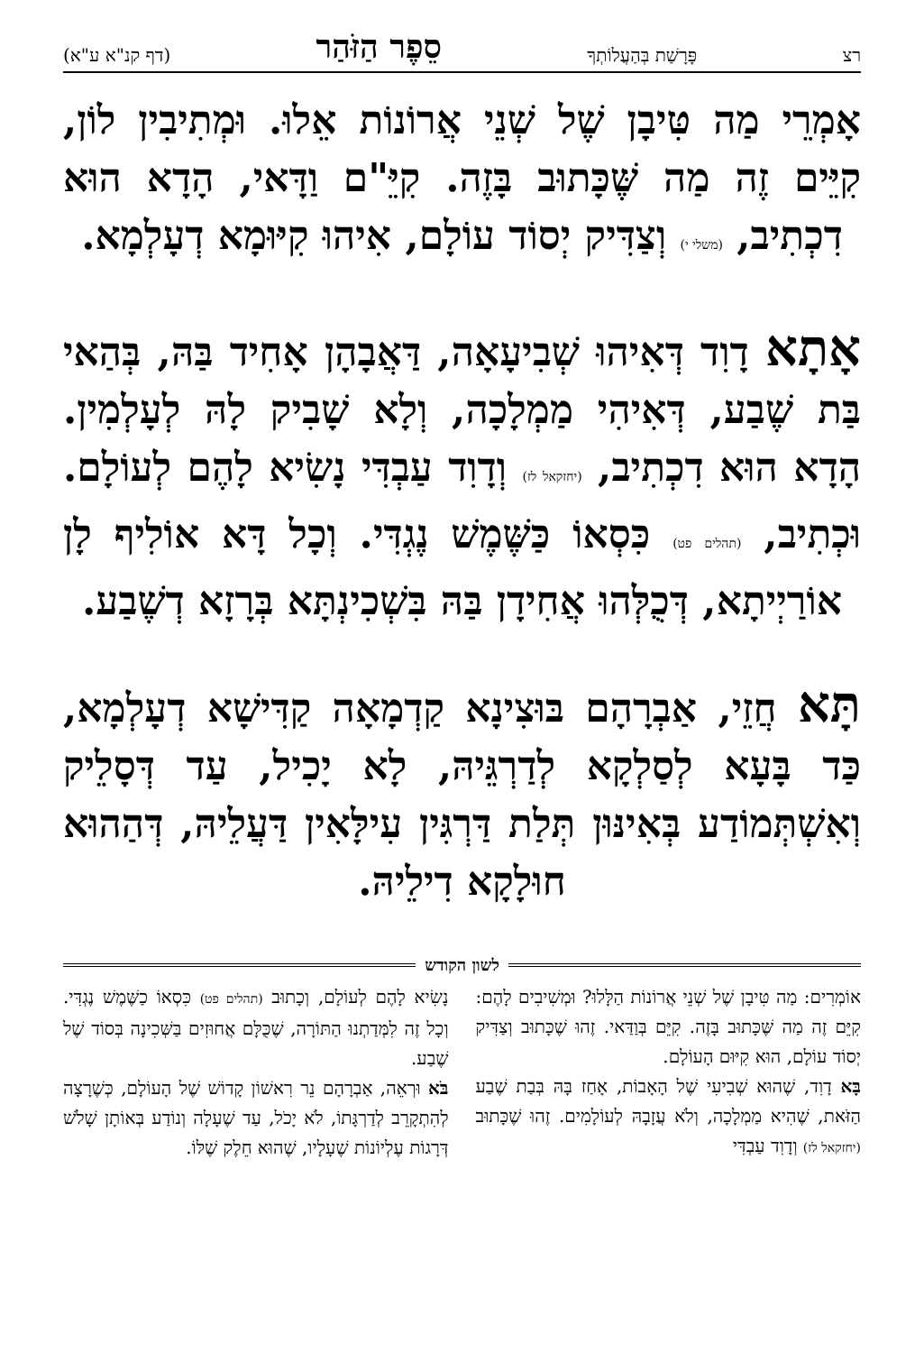רצ פָּרָשַׁת בְּהַעֲלוֹתְךָ סֵפֶר הַזֹּהַר (דף קנ"א ע"א)
אָמְרֵי מַה טִּיבָן שֶׁל שְׁנֵי אֲרוֹנוֹת אֵלוּ. וּמְתִיבִין לוֹן, קִיֵּים זֶה מַה שֶּׁכָּתוּב בָּזֶה. קִיֵּ"ם וַדָּאי, הָדָא הוּא דִכְתִיב, (משלי י) וְצַדִּיק יְסוֹד עוֹלָם, אִיהוּ קִיּוּמָא דְעָלְמָא.
אָתָא דָוִד דְּאִיהוּ שְׁבִיעָאָה, דַּאֲבָהָן אָחִיד בַּהּ, בְּהַאי בַּת שֶׁבַע, דְּאִיהִי מַמְלָכָה, וְלָא שָׁבִיק לָהּ לְעָלְמִין. הָדָא הוּא דִכְתִיב, (יחזקאל לז) וְדָוִד עַבְדִּי נָשִׂיא לָהֶם לְעוֹלָם. וּכְתִיב, (תהלים פט) כִּסְאוֹ כַּשֶּׁמֶשׁ נֶגְדִּי. וְכָל דָּא אוֹלִיף לָן אוֹרַיְיתָא, דְּכֻלְּהוּ אֲחִידָן בַּהּ בִּשְׁכִינְתָּא בְּרָזָא דְשֶׁבַע.
תָּא חֲזֵי, אַבְרָהָם בּוּצִינָא קַדְמָאָה קַדִּישָׁא דְעָלְמָא, כַּד בָּעָא לְסַלְקָא לְדַרְגֵּיהּ, לָא יָכִיל, עַד דְּסָלֵיק וְאִשְׁתְּמוֹדַע בְּאִינּוּן תְּלַת דַּרְגִּין עִילָּאִין דַּעֲלֵיהּ, דְּהַהוּא חוּלָקָא דִילֵיהּ.
לשון הקודש
אוֹמְרִים: מַה טִּיבָן שֶׁל שְׁנֵי אֲרוֹנוֹת הַלָּלוּ? וּמְשִׁיבִים לָהֶם: קִיֵּם זֶה מַה שֶּׁכָּתוּב בָּזֶה. קִיֵּם בְּוַדַּאי. זֶהוּ שֶׁכָּתוּב וְצַדִּיק יְסוֹד עוֹלָם, הוּא קִיּוּם הָעוֹלָם.
בָּא דָוִד, שֶׁהוּא שְׁבִיעִי שֶׁל הָאָבוֹת, אָחַז בָּהּ בְּבַת שֶׁבַע הַזֹּאת, שֶׁהִיא מַמְלָכָה, וְלֹא עֲזָבָהּ לְעוֹלָמִים. זֶהוּ שֶׁכָּתוּב (יחזקאל לז) וְדָוִד עַבְדִּי
נָשִׂיא לָהֶם לְעוֹלָם, וְכָתוּב (תהלים פט) כִּסְאוֹ כַשֶּׁמֶשׁ נֶגְדִּי. וְכָל זֶה לִמְּדַתְנוּ הַתּוֹרָה, שֶׁכֻּלָּם אֲחוּזִים בַּשְּׁכִינָה בְּסוֹד שֶׁל שֶׁבַע.
בֹּא וּרְאֵה, אַבְרָהָם נֵר רִאשׁוֹן קָדוֹשׁ שֶׁל הָעוֹלָם, כְּשֶׁרָצָה לְהִתְקָרֵב לְדַרְגָּתוֹ, לֹא יָכֹל, עַד שֶׁעָלָה וְנוֹדַע בְּאוֹתָן שָׁלֹשׁ דְּרָגוֹת עֶלְיוֹנוֹת שֶׁעָלָיו, שֶׁהוּא חֵלֶק שֶׁלּוֹ.